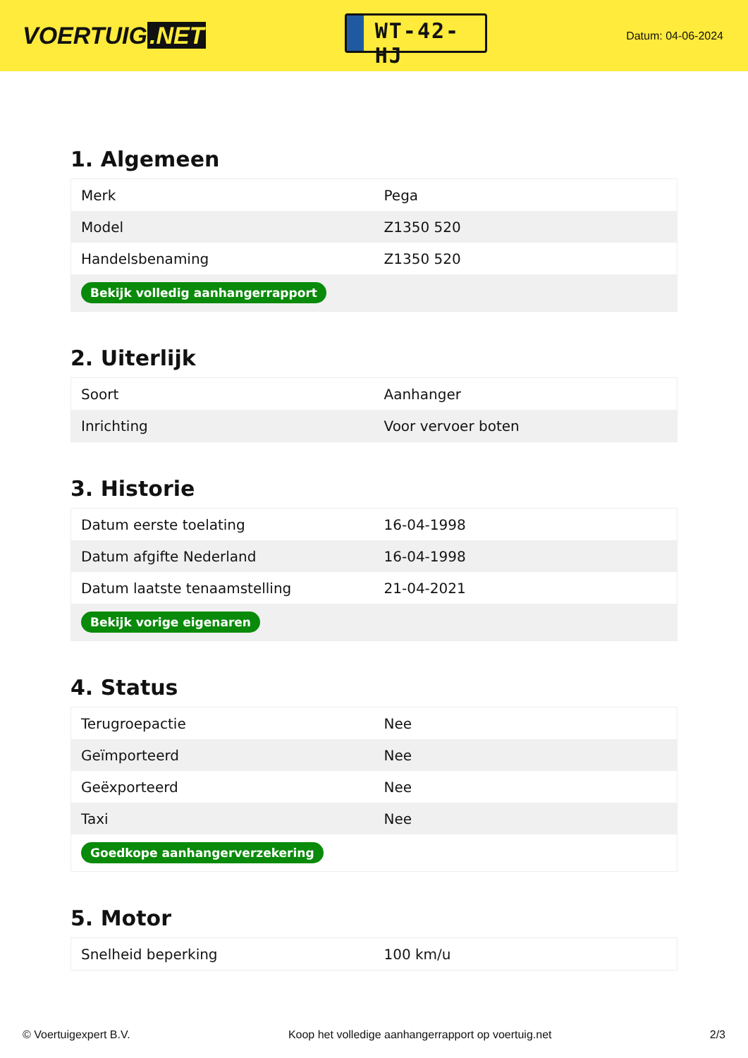VOERTUIG.NET
WT-42-HJ
Datum: 04-06-2024
1. Algemeen
| Merk | Pega |
| Model | Z1350 520 |
| Handelsbenaming | Z1350 520 |
| Bekijk volledig aanhangerrapport | |
2. Uiterlijk
| Soort | Aanhanger |
| Inrichting | Voor vervoer boten |
3. Historie
| Datum eerste toelating | 16-04-1998 |
| Datum afgifte Nederland | 16-04-1998 |
| Datum laatste tenaamstelling | 21-04-2021 |
| Bekijk vorige eigenaren | |
4. Status
| Terugroepactie | Nee |
| Geïmporteerd | Nee |
| Geëxporteerd | Nee |
| Taxi | Nee |
| Goedkope aanhangerverzekering | |
5. Motor
| Snelheid beperking | 100 km/u |
© Voertuigexpert B.V. Koop het volledige aanhangerrapport op voertuig.net 2/3